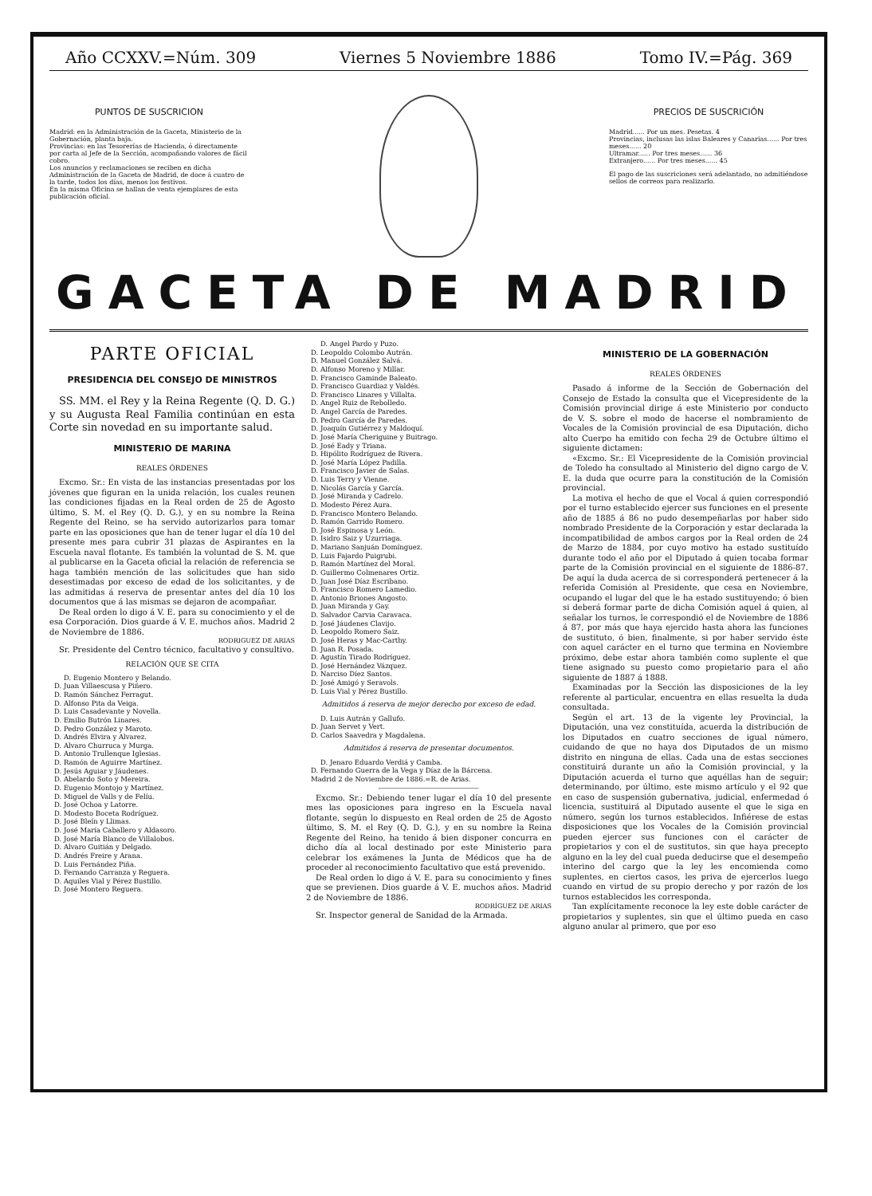Año CCXXV.=Núm. 309 Viernes 5 Noviembre 1886 Tomo IV.=Pág. 369
PUNTOS DE SUSCRICION
Madrid: en la Administración de la Gaceta, Ministerio de la Gobernación, planta baja.
Provincias: en las Tesorerías de Hacienda, ó directamente por carta al Jefe de la Sección, acompañando valores de fácil cobro.
Los anuncios y reclamaciones se reciben en dicha Administración de la Gaceta de Madrid, de doce á cuatro de la tarde, todos los días, menos los festivos.
En la misma Oficina se hallan de venta ejemplares de esta publicación oficial.
PRECIOS DE SUSCRICIÓN
Madrid...... Por un mes. Pesetas. 4
Provincias, inclusas las islas Baleares y Canarias...... Por tres meses...... 20
Ultramar...... Por tres meses...... 36
Extranjero...... Por tres meses...... 45
El pago de las suscriciones será adelantado, no admitiéndose sellos de correos para realizarlo.
GACETA DE MADRID
PARTE OFICIAL
PRESIDENCIA DEL CONSEJO DE MINISTROS
SS. MM. el Rey y la Reina Regente (Q. D. G.) y su Augusta Real Familia continúan en esta Corte sin novedad en su importante salud.
MINISTERIO DE MARINA
REALES ÓRDENES
Excmo. Sr.: En vista de las instancias presentadas por los jóvenes que figuran en la unida relación, los cuales reunen las condiciones fijadas en la Real orden de 25 de Agosto último, S. M. el Rey (Q. D. G.), y en su nombre la Reina Regente del Reino, se ha servido autorizarlos para tomar parte en las oposiciones que han de tener lugar el día 10 del presente mes para cubrir 31 plazas de Aspirantes en la Escuela naval flotante. Es también la voluntad de S. M. que al publicarse en la Gaceta oficial la relación de referencia se haga también mención de las solicitudes que han sido desestimadas por exceso de edad de los solicitantes, y de las admitidas á reserva de presentar antes del día 10 los documentos que á las mismas se dejaron de acompañar.
De Real orden lo digo á V. E. para su conocimiento y el de esa Corporación. Dios guarde á V. E. muchos años. Madrid 2 de Noviembre de 1886.
RODRIGUEZ DE ARIAS
Sr. Presidente del Centro técnico, facultativo y consultivo.
RELACIÓN QUE SE CITA
D. Eugenio Montero y Belando.
D. Juan Villaescusa y Piñero.
D. Ramón Sánchez Ferragut.
D. Alfonso Pita da Veiga.
D. Luis Casadevante y Novella.
D. Emilio Butrón Linares.
D. Pedro González y Maroto.
D. Andrés Elvira y Alvarez.
D. Alvaro Churruca y Murga.
D. Antonio Trullenque Iglesias.
D. Ramón de Aguirre Martínez.
D. Jesús Aguiar y Jáudenes.
D. Abelardo Soto y Mereira.
D. Eugenio Montojo y Martínez.
D. Miguel de Valls y de Felíu.
D. José Ochoa y Latorre.
D. Modesto Boceta Rodríguez.
D. José Bleín y Llimas.
D. José María Caballero y Aldasoro.
D. José María Blanco de Villalobos.
D. Alvaro Guitián y Delgado.
D. Andrés Freire y Arana.
D. Luis Fernández Piña.
D. Fernando Carranza y Reguera.
D. Aquiles Vial y Pérez Bustillo.
D. José Montero Reguera.
D. Angel Pardo y Puzo.
D. Leopoldo Colombo Autrán.
D. Manuel González Salvá.
D. Alfonso Moreno y Millar.
D. Francisco Gaminde Baleato.
D. Francisco Guardiaz y Valdés.
D. Francisco Linares y Villalta.
D. Angel Ruiz de Rebolledo.
D. Angel García de Paredes.
D. Pedro García de Paredes.
D. Joaquín Gutiérrez y Maldoquí.
D. José María Cheriguine y Buitrago.
D. José Eady y Triana.
D. Hipólito Rodríguez de Rivera.
D. José María López Padilla.
D. Francisco Javier de Salas.
D. Luis Terry y Vienne.
D. Nicolás García y García.
D. José Miranda y Cadrelo.
D. Modesto Pérez Aura.
D. Francisco Montero Belando.
D. Ramón Garrido Romero.
D. José Espinosa y León.
D. Isidro Saiz y Uzurriaga.
D. Mariano Sanjuán Domínguez.
D. Luis Fajardo Puigrubi.
D. Ramón Martínez del Moral.
D. Guillermo Colmenares Ortiz.
D. Juan José Díaz Escribano.
D. Francisco Romero Lamedio.
D. Antonio Briones Angosto.
D. Juan Miranda y Gay.
D. Salvador Carvia Caravaca.
D. José Jáudenes Clavijo.
D. Leopoldo Romero Saiz.
D. José Heras y Mac-Carthy.
D. Juan R. Posada.
D. Agustín Tirado Rodríguez.
D. José Hernández Vázquez.
D. Narciso Díez Santos.
D. José Amigó y Seravols.
D. Luis Vial y Pérez Bustillo.
Admitidos á reserva de mejor derecho por exceso de edad.
D. Luis Autrán y Gallufo.
D. Juan Servet y Vert.
D. Carlos Saavedra y Magdalena.
Admitidos á reserva de presentar documentos.
D. Jenaro Eduardo Verdiá y Camba.
D. Fernando Guerra de la Vega y Díaz de la Bárcena.
Madrid 2 de Noviembre de 1886.=R. de Arias.
Excmo. Sr.: Debiendo tener lugar el día 10 del presente mes las oposiciones para ingreso en la Escuela naval flotante, según lo dispuesto en Real orden de 25 de Agosto último, S. M. el Rey (Q. D. G.), y en su nombre la Reina Regente del Reino, ha tenido á bien disponer concurra en dicho día al local destinado por este Ministerio para celebrar los exámenes la Junta de Médicos que ha de proceder al reconocimiento facultativo que está prevenido.
De Real orden lo digo á V. E. para su conocimiento y fines que se previenen. Dios guarde á V. E. muchos años. Madrid 2 de Noviembre de 1886.
RODRÍGUEZ DE ARIAS
Sr. Inspector general de Sanidad de la Armada.
MINISTERIO DE LA GOBERNACIÓN
REALES ÓRDENES
Pasado á informe de la Sección de Gobernación del Consejo de Estado la consulta que el Vicepresidente de la Comisión provincial dirige á este Ministerio por conducto de V. S. sobre el modo de hacerse el nombramiento de Vocales de la Comisión provincial de esa Diputación, dicho alto Cuerpo ha emitido con fecha 29 de Octubre último el siguiente dictamen:
«Excmo. Sr.: El Vicepresidente de la Comisión provincial de Toledo ha consultado al Ministerio del digno cargo de V. E. la duda que ocurre para la constitución de la Comisión provincial.
La motiva el hecho de que el Vocal á quien correspondió por el turno establecido ejercer sus funciones en el presente año de 1885 á 86 no pudo desempeñarlas por haber sido nombrado Presidente de la Corporación y estar declarada la incompatibilidad de ambos cargos por la Real orden de 24 de Marzo de 1884, por cuyo motivo ha estado sustituído durante todo el año por el Diputado á quien tocaba formar parte de la Comisión provincial en el siguiente de 1886-87. De aquí la duda acerca de si corresponderá pertenecer á la referida Comisión al Presidente, que cesa en Noviembre, ocupando el lugar del que le ha estado sustituyendo; ó bien si deberá formar parte de dicha Comisión aquel á quien, al señalar los turnos, le correspondió el de Noviembre de 1886 á 87, por más que haya ejercido hasta ahora las funciones de sustituto, ó bien, finalmente, si por haber servido éste con aquel carácter en el turno que termina en Noviembre próximo, debe estar ahora también como suplente el que tiene asignado su puesto como propietario para el año siguiente de 1887 á 1888.
Examinadas por la Sección las disposiciones de la ley referente al particular, encuentra en ellas resuelta la duda consultada.
Según el art. 13 de la vigente ley Provincial, la Diputación, una vez constituída, acuerda la distribución de los Diputados en cuatro secciones de igual número, cuidando de que no haya dos Diputados de un mismo distrito en ninguna de ellas. Cada una de estas secciones constituirá durante un año la Comisión provincial, y la Diputación acuerda el turno que aquéllas han de seguir; determinando, por último, este mismo artículo y el 92 que en caso de suspensión gubernativa, judicial, enfermedad ó licencia, sustituirá al Diputado ausente el que le siga en número, según los turnos establecidos. Infiérese de estas disposiciones que los Vocales de la Comisión provincial pueden ejercer sus funciones con el carácter de propietarios y con el de sustitutos, sin que haya precepto alguno en la ley del cual pueda deducirse que el desempeño interino del cargo que la ley les encomienda como suplentes, en ciertos casos, les priva de ejercerlos luego cuando en virtud de su propio derecho y por razón de los turnos establecidos les corresponda.
Tan explícitamente reconoce la ley este doble carácter de propietarios y suplentes, sin que el último pueda en caso alguno anular al primero, que por eso